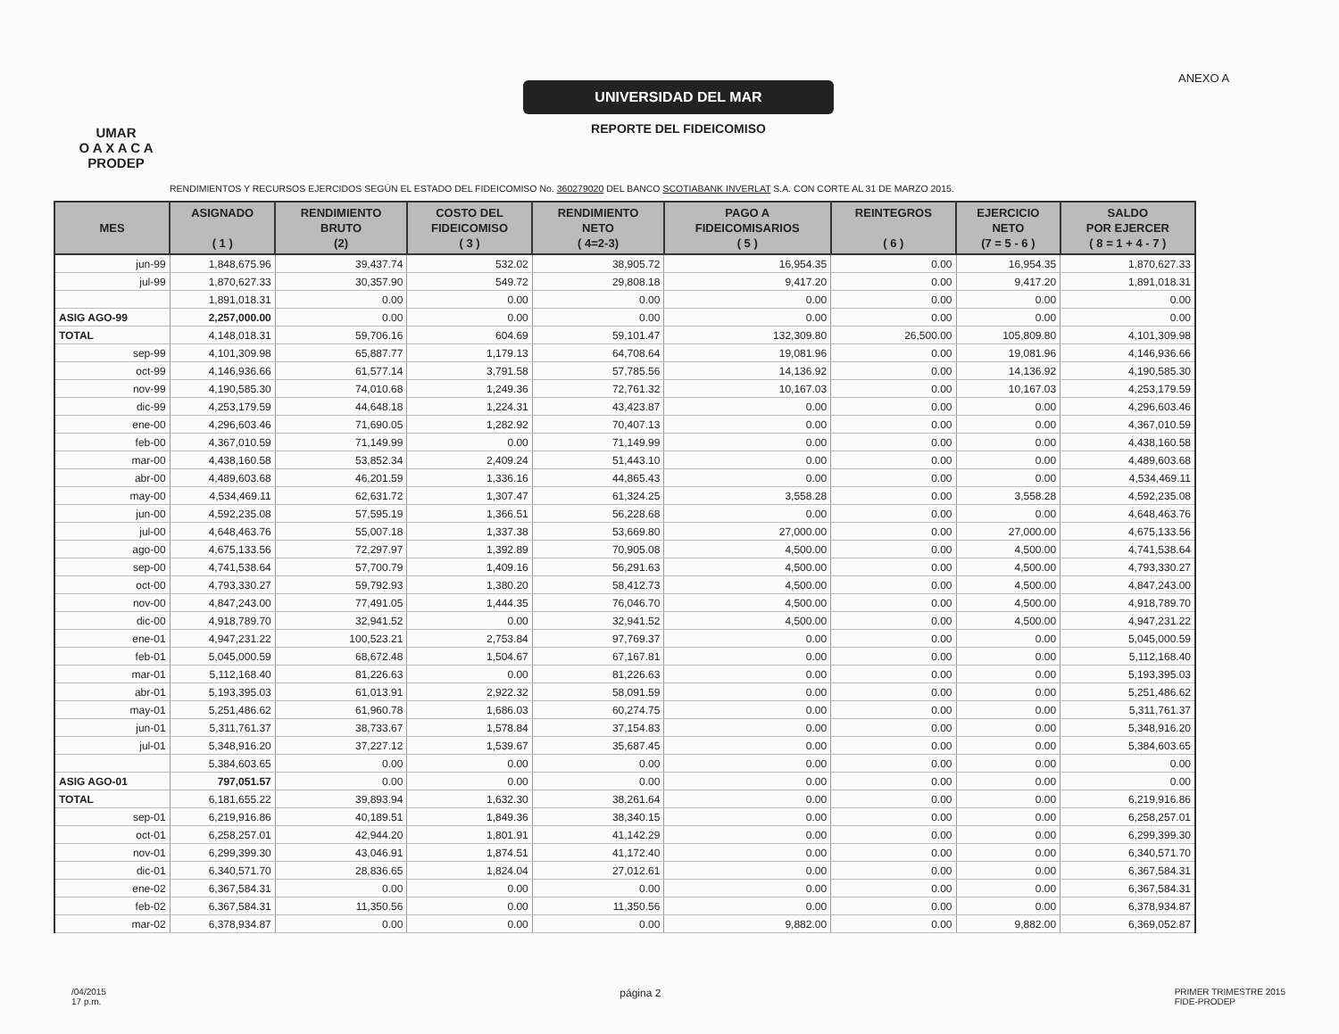UMAR
O A X A C A
PRODEP
UNIVERSIDAD DEL MAR
REPORTE DEL FIDEICOMISO
ANEXO A
RENDIMIENTOS Y RECURSOS EJERCIDOS SEGÚN EL ESTADO DEL FIDEICOMISO No. 360279020 DEL BANCO SCOTIABANK INVERLAT S.A. CON CORTE AL 31 DE MARZO 2015.
| MES | ASIGNADO ( 1 ) | RENDIMIENTO BRUTO (2) | COSTO DEL FIDEICOMISO ( 3 ) | RENDIMIENTO NETO ( 4=2-3) | PAGO A FIDEICOMISARIOS ( 5 ) | REINTEGROS ( 6 ) | EJERCICIO NETO (7 = 5 - 6 ) | SALDO POR EJERCER ( 8 = 1 + 4 - 7 ) |
| --- | --- | --- | --- | --- | --- | --- | --- | --- |
| jun-99 | 1,848,675.96 | 39,437.74 | 532.02 | 38,905.72 | 16,954.35 | 0.00 | 16,954.35 | 1,870,627.33 |
| jul-99 | 1,870,627.33 | 30,357.90 | 549.72 | 29,808.18 | 9,417.20 | 0.00 | 9,417.20 | 1,891,018.31 |
| | 1,891,018.31 | 0.00 | 0.00 | 0.00 | 0.00 | 0.00 | 0.00 | 0.00 |
| ASIG AGO-99 | 2,257,000.00 | 0.00 | 0.00 | 0.00 | 0.00 | 0.00 | 0.00 | 0.00 |
| TOTAL | 4,148,018.31 | 59,706.16 | 604.69 | 59,101.47 | 132,309.80 | 26,500.00 | 105,809.80 | 4,101,309.98 |
| sep-99 | 4,101,309.98 | 65,887.77 | 1,179.13 | 64,708.64 | 19,081.96 | 0.00 | 19,081.96 | 4,146,936.66 |
| oct-99 | 4,146,936.66 | 61,577.14 | 3,791.58 | 57,785.56 | 14,136.92 | 0.00 | 14,136.92 | 4,190,585.30 |
| nov-99 | 4,190,585.30 | 74,010.68 | 1,249.36 | 72,761.32 | 10,167.03 | 0.00 | 10,167.03 | 4,253,179.59 |
| dic-99 | 4,253,179.59 | 44,648.18 | 1,224.31 | 43,423.87 | 0.00 | 0.00 | 0.00 | 4,296,603.46 |
| ene-00 | 4,296,603.46 | 71,690.05 | 1,282.92 | 70,407.13 | 0.00 | 0.00 | 0.00 | 4,367,010.59 |
| feb-00 | 4,367,010.59 | 71,149.99 | 0.00 | 71,149.99 | 0.00 | 0.00 | 0.00 | 4,438,160.58 |
| mar-00 | 4,438,160.58 | 53,852.34 | 2,409.24 | 51,443.10 | 0.00 | 0.00 | 0.00 | 4,489,603.68 |
| abr-00 | 4,489,603.68 | 46,201.59 | 1,336.16 | 44,865.43 | 0.00 | 0.00 | 0.00 | 4,534,469.11 |
| may-00 | 4,534,469.11 | 62,631.72 | 1,307.47 | 61,324.25 | 3,558.28 | 0.00 | 3,558.28 | 4,592,235.08 |
| jun-00 | 4,592,235.08 | 57,595.19 | 1,366.51 | 56,228.68 | 0.00 | 0.00 | 0.00 | 4,648,463.76 |
| jul-00 | 4,648,463.76 | 55,007.18 | 1,337.38 | 53,669.80 | 27,000.00 | 0.00 | 27,000.00 | 4,675,133.56 |
| ago-00 | 4,675,133.56 | 72,297.97 | 1,392.89 | 70,905.08 | 4,500.00 | 0.00 | 4,500.00 | 4,741,538.64 |
| sep-00 | 4,741,538.64 | 57,700.79 | 1,409.16 | 56,291.63 | 4,500.00 | 0.00 | 4,500.00 | 4,793,330.27 |
| oct-00 | 4,793,330.27 | 59,792.93 | 1,380.20 | 58,412.73 | 4,500.00 | 0.00 | 4,500.00 | 4,847,243.00 |
| nov-00 | 4,847,243.00 | 77,491.05 | 1,444.35 | 76,046.70 | 4,500.00 | 0.00 | 4,500.00 | 4,918,789.70 |
| dic-00 | 4,918,789.70 | 32,941.52 | 0.00 | 32,941.52 | 4,500.00 | 0.00 | 4,500.00 | 4,947,231.22 |
| ene-01 | 4,947,231.22 | 100,523.21 | 2,753.84 | 97,769.37 | 0.00 | 0.00 | 0.00 | 5,045,000.59 |
| feb-01 | 5,045,000.59 | 68,672.48 | 1,504.67 | 67,167.81 | 0.00 | 0.00 | 0.00 | 5,112,168.40 |
| mar-01 | 5,112,168.40 | 81,226.63 | 0.00 | 81,226.63 | 0.00 | 0.00 | 0.00 | 5,193,395.03 |
| abr-01 | 5,193,395.03 | 61,013.91 | 2,922.32 | 58,091.59 | 0.00 | 0.00 | 0.00 | 5,251,486.62 |
| may-01 | 5,251,486.62 | 61,960.78 | 1,686.03 | 60,274.75 | 0.00 | 0.00 | 0.00 | 5,311,761.37 |
| jun-01 | 5,311,761.37 | 38,733.67 | 1,578.84 | 37,154.83 | 0.00 | 0.00 | 0.00 | 5,348,916.20 |
| jul-01 | 5,348,916.20 | 37,227.12 | 1,539.67 | 35,687.45 | 0.00 | 0.00 | 0.00 | 5,384,603.65 |
| | 5,384,603.65 | 0.00 | 0.00 | 0.00 | 0.00 | 0.00 | 0.00 | 0.00 |
| ASIG AGO-01 | 797,051.57 | 0.00 | 0.00 | 0.00 | 0.00 | 0.00 | 0.00 | 0.00 |
| TOTAL | 6,181,655.22 | 39,893.94 | 1,632.30 | 38,261.64 | 0.00 | 0.00 | 0.00 | 6,219,916.86 |
| sep-01 | 6,219,916.86 | 40,189.51 | 1,849.36 | 38,340.15 | 0.00 | 0.00 | 0.00 | 6,258,257.01 |
| oct-01 | 6,258,257.01 | 42,944.20 | 1,801.91 | 41,142.29 | 0.00 | 0.00 | 0.00 | 6,299,399.30 |
| nov-01 | 6,299,399.30 | 43,046.91 | 1,874.51 | 41,172.40 | 0.00 | 0.00 | 0.00 | 6,340,571.70 |
| dic-01 | 6,340,571.70 | 28,836.65 | 1,824.04 | 27,012.61 | 0.00 | 0.00 | 0.00 | 6,367,584.31 |
| ene-02 | 6,367,584.31 | 0.00 | 0.00 | 0.00 | 0.00 | 0.00 | 0.00 | 6,367,584.31 |
| feb-02 | 6,367,584.31 | 11,350.56 | 0.00 | 11,350.56 | 0.00 | 0.00 | 0.00 | 6,378,934.87 |
| mar-02 | 6,378,934.87 | 0.00 | 0.00 | 0.00 | 9,882.00 | 0.00 | 9,882.00 | 6,369,052.87 |
/04/2015
17 p.m.
página 2
PRIMER TRIMESTRE 2015
FIDE-PRODEP